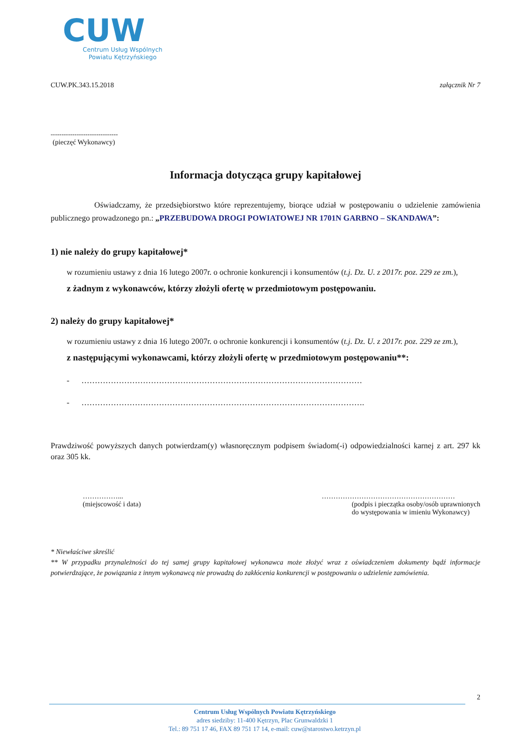CUW
Centrum Usług Wspólnych
Powiatu Kętrzyńskiego
CUW.PK.343.15.2018 załącznik Nr 7
-------------------------------
(pieczęć Wykonawcy)
Informacja dotycząca grupy kapitałowej
Oświadczamy, że przedsiębiorstwo które reprezentujemy, biorące udział w postępowaniu o udzielenie zamówienia publicznego prowadzonego pn.: „PRZEBUDOWA DROGI POWIATOWEJ NR 1701N GARBNO – SKANDAWA”:
1) nie należy do grupy kapitałowej*
w rozumieniu ustawy z dnia 16 lutego 2007r. o ochronie konkurencji i konsumentów (t.j. Dz. U. z 2017r. poz. 229 ze zm.),
z żadnym z wykonawców, którzy złożyli ofertę w przedmiotowym postępowaniu.
2) należy do grupy kapitałowej*
w rozumieniu ustawy z dnia 16 lutego 2007r. o ochronie konkurencji i konsumentów (t.j. Dz. U. z 2017r. poz. 229 ze zm.),
z następującymi wykonawcami, którzy złożyli ofertę w przedmiotowym postępowaniu**:
- ……………………………………………………………………………………………
- …………………………………………………………………………………………….
Prawdziwość powyższych danych potwierdzam(y) własnoręcznym podpisem świadom(-i) odpowiedzialności karnej z art. 297 kk oraz 305 kk.
……………...
(miejscowość i data)
…………………………………………………
(podpis i pieczątka osoby/osób uprawnionych
do występowania w imieniu Wykonawcy)
* Niewłaściwe skreślić
** W przypadku przynależności do tej samej grupy kapitałowej wykonawca może złożyć wraz z oświadczeniem dokumenty bądź informacje potwierdzające, że powiązania z innym wykonawcą nie prowadzą do zakłócenia konkurencji w postępowaniu o udzielenie zamówienia.
2
Centrum Usług Wspólnych Powiatu Kętrzyńskiego
adres siedziby: 11-400 Kętrzyn, Plac Grunwaldzki 1
Tel.: 89 751 17 46, FAX 89 751 17 14, e-mail: cuw@starostwo.ketrzyn.pl